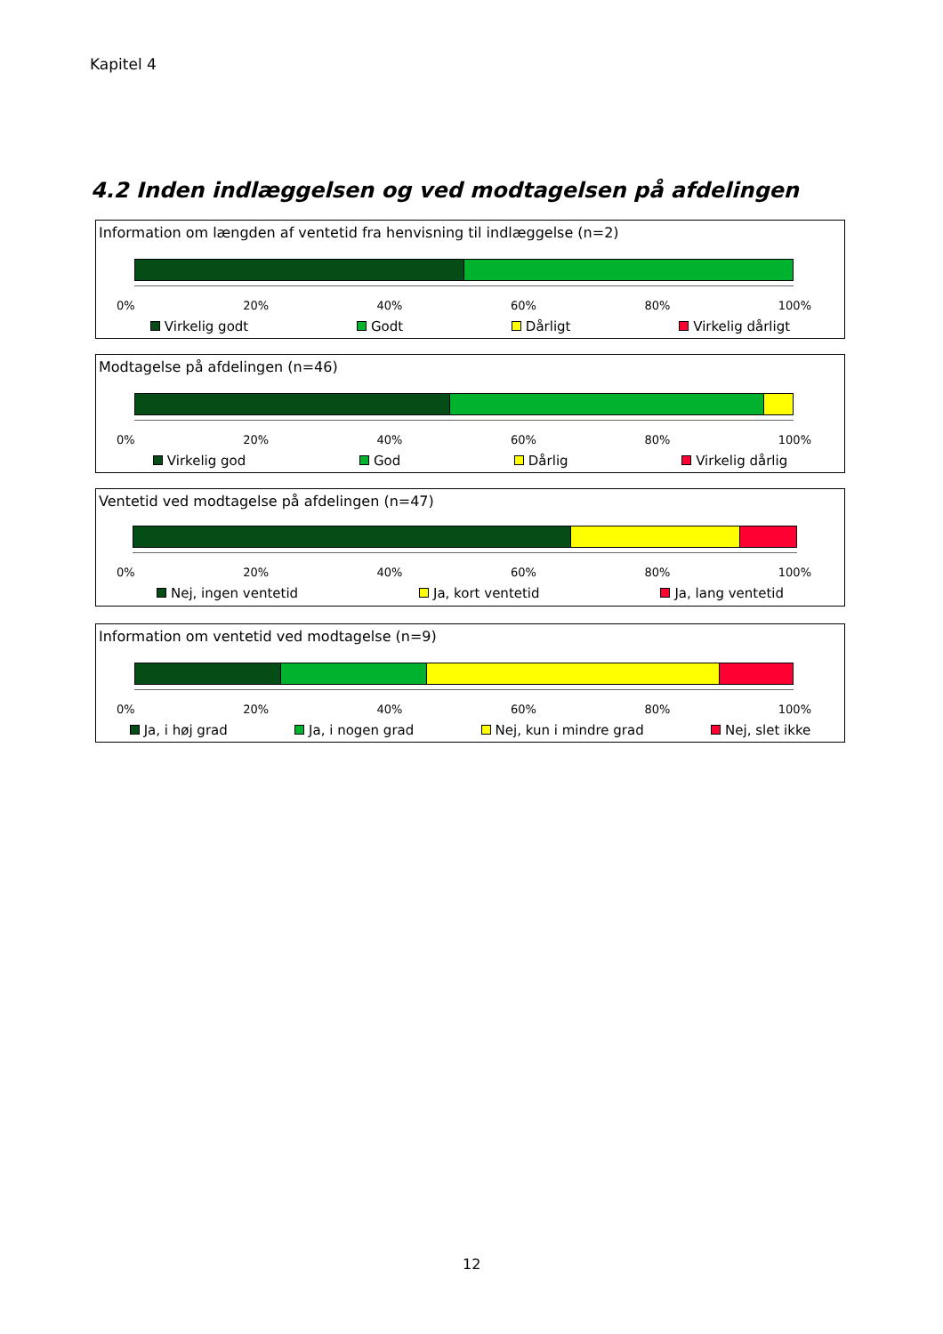Kapitel 4
4.2 Inden indlæggelsen og ved modtagelsen på afdelingen
Information om længden af ventetid fra henvisning til indlæggelse (n=2)
0% 20% 40% 60% 80% 100%
Virkelig godt Godt Dårligt Virkelig dårligt
Modtagelse på afdelingen (n=46)
0% 20% 40% 60% 80% 100%
Virkelig god God Dårlig Virkelig dårlig
Ventetid ved modtagelse på afdelingen (n=47)
0% 20% 40% 60% 80% 100%
Nej, ingen ventetid Ja, kort ventetid Ja, lang ventetid
Information om ventetid ved modtagelse (n=9)
0% 20% 40% 60% 80% 100%
Ja, i høj grad Ja, i nogen grad Nej, kun i mindre grad Nej, slet ikke
12